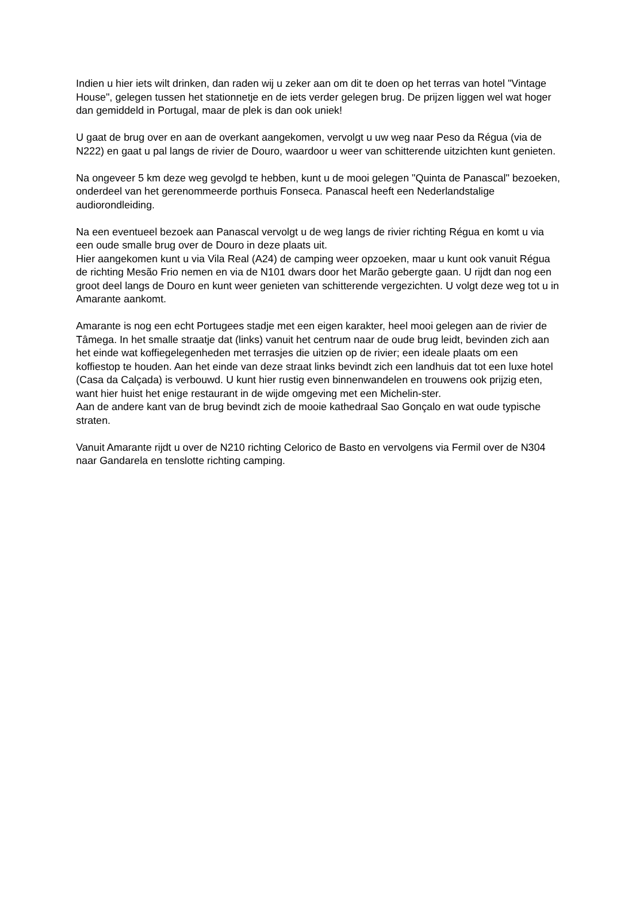Indien u hier iets wilt drinken, dan raden wij u zeker aan om dit te doen op het terras van hotel "Vintage House", gelegen tussen het stationnetje en de iets verder gelegen brug. De prijzen liggen wel wat hoger dan gemiddeld in Portugal, maar de plek is dan ook uniek!
U gaat de brug over en aan de overkant aangekomen, vervolgt u uw weg naar Peso da Régua (via de N222) en gaat u pal langs de rivier de Douro, waardoor u weer van schitterende uitzichten kunt genieten.
Na ongeveer 5 km deze weg gevolgd te hebben, kunt u de mooi gelegen "Quinta de Panascal" bezoeken, onderdeel van het gerenommeerde porthuis Fonseca. Panascal heeft een Nederlandstalige audiorondleiding.
Na een eventueel bezoek aan Panascal vervolgt u de weg langs de rivier richting Régua en komt u via een oude smalle brug over de Douro in deze plaats uit.
Hier aangekomen kunt u via Vila Real (A24) de camping weer opzoeken, maar u kunt ook vanuit Régua de richting Mesão Frio nemen en via de N101 dwars door het Marão gebergte gaan. U rijdt dan nog een groot deel langs de Douro en kunt weer genieten van schitterende vergezichten. U volgt deze weg tot u in Amarante aankomt.
Amarante is nog een echt Portugees stadje met een eigen karakter, heel mooi gelegen aan de rivier de Tâmega. In het smalle straatje dat (links) vanuit het centrum naar de oude brug leidt, bevinden zich aan het einde wat koffiegelegenheden met terrasjes die uitzien op de rivier; een ideale plaats om een koffiestop te houden. Aan het einde van deze straat links bevindt zich een landhuis dat tot een luxe hotel (Casa da Calçada) is verbouwd. U kunt hier rustig even binnenwandelen en trouwens ook prijzig eten, want hier huist het enige restaurant in de wijde omgeving met een Michelin-ster.
Aan de andere kant van de brug bevindt zich de mooie kathedraal Sao Gonçalo en wat oude typische straten.
Vanuit Amarante rijdt u over de N210 richting Celorico de Basto en vervolgens via Fermil over de N304 naar Gandarela en tenslotte richting camping.